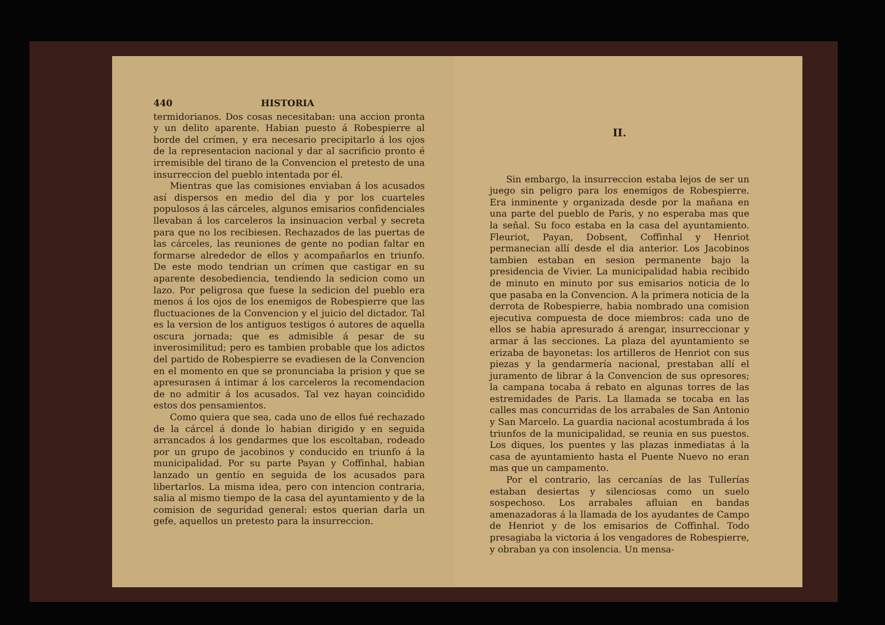440 HISTORIA
termidorianos. Dos cosas necesitaban: una accion pronta y un delito aparente. Habian puesto á Robespierre al borde del crímen, y era necesario precipitarlo á los ojos de la representacion nacional y dar al sacrificio pronto é irremisible del tirano de la Convencion el pretesto de una insurreccion del pueblo intentada por él.
Mientras que las comisiones enviaban á los acusados así dispersos en medio del dia y por los cuarteles populosos á las cárceles, algunos emisarios confidenciales llevaban á los carceleros la insinuacion verbal y secreta para que no los recibiesen. Rechazados de las puertas de las cárceles, las reuniones de gente no podian faltar en formarse alrededor de ellos y acompañarlos en triunfo. De este modo tendrian un crímen que castigar en su aparente desobediencia, tendiendo la sedicion como un lazo. Por peligrosa que fuese la sedicion del pueblo era menos á los ojos de los enemigos de Robespierre que las fluctuaciones de la Convencion y el juicio del dictador. Tal es la version de los antiguos testigos ó autores de aquella oscura jornada; que es admisible á pesar de su inverosimilitud; pero es tambien probable que los adictos del partido de Robespierre se evadiesen de la Convencion en el momento en que se pronunciaba la prision y que se apresurasen á intimar á los carceleros la recomendacion de no admitir á los acusados. Tal vez hayan coincidido estos dos pensamientos.
Como quiera que sea, cada uno de ellos fué rechazado de la cárcel á donde lo habian dirigido y en seguida arrancados á los gendarmes que los escoltaban, rodeado por un grupo de jacobinos y conducido en triunfo á la municipalidad. Por su parte Payan y Coffinhal, habian lanzado un gentío en seguida de los acusados para libertarlos. La misma idea, pero con intencion contraria, salia al mismo tiempo de la casa del ayuntamiento y de la comision de seguridad general: estos querian darla un gefe, aquellos un pretesto para la insurreccion.
II.
Sin embargo, la insurreccion estaba lejos de ser un juego sin peligro para los enemigos de Robespierre. Era inminente y organizada desde por la mañana en una parte del pueblo de Paris, y no esperaba mas que la señal. Su foco estaba en la casa del ayuntamiento. Fleuriot, Payan, Dobsent, Coffinhal y Henriot permanecian allí desde el dia anterior. Los Jacobinos tambien estaban en sesion permanente bajo la presidencia de Vivier. La municipalidad habia recibido de minuto en minuto por sus emisarios noticia de lo que pasaba en la Convencion. A la primera noticia de la derrota de Robespierre, habia nombrado una comision ejecutiva compuesta de doce miembros: cada uno de ellos se habia apresurado á arengar, insurreccionar y armar á las secciones. La plaza del ayuntamiento se erizaba de bayonetas: los artilleros de Henriot con sus piezas y la gendarmería nacional, prestaban allí el juramento de librar á la Convencion de sus opresores; la campana tocaba á rebato en algunas torres de las estremidades de Paris. La llamada se tocaba en las calles mas concurridas de los arrabales de San Antonio y San Marcelo. La guardia nacional acostumbrada á los triunfos de la municipalidad, se reunia en sus puestos. Los diques, los puentes y las plazas inmediatas á la casa de ayuntamiento hasta el Puente Nuevo no eran mas que un campamento.
Por el contrario, las cercanías de las Tullerías estaban desiertas y silenciosas como un suelo sospechoso. Los arrabales afluian en bandas amenazadoras á la llamada de los ayudantes de Campo de Henriot y de los emisarios de Coffinhal. Todo presagiaba la victoria á los vengadores de Robespierre, y obraban ya con insolencia. Un mensa-